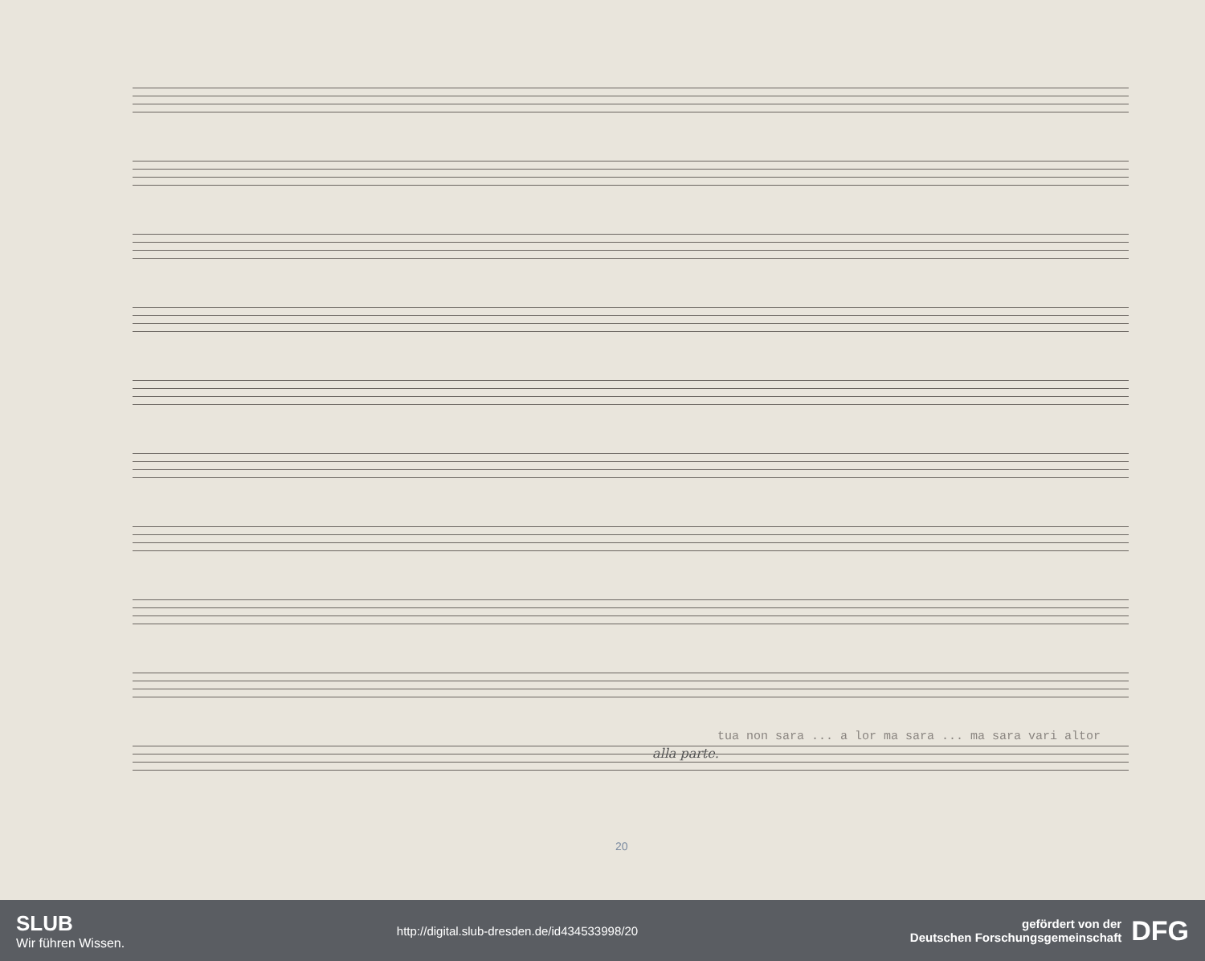tua non sara ... a lor ma sara ... ma sara vari altor
alla parte.
20
SLUB
Wir führen Wissen.
http://digital.slub-dresden.de/id434533998/20
gefördert von der
Deutschen Forschungsgemeinschaft
DFG